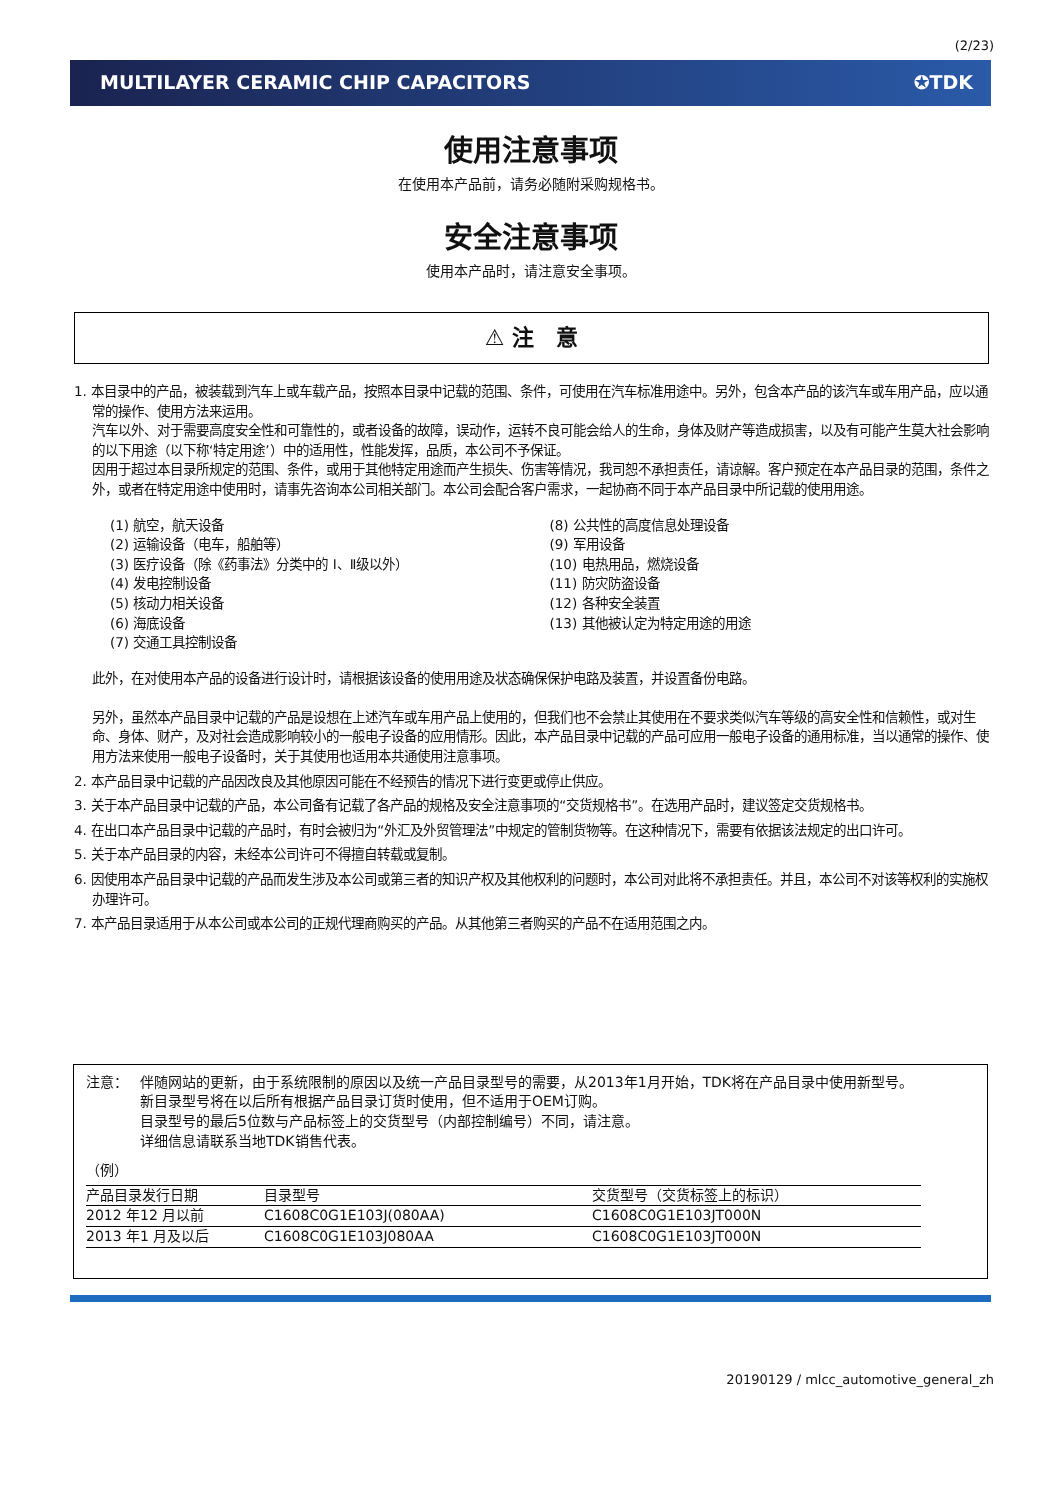(2/23)
MULTILAYER CERAMIC CHIP CAPACITORS ✪TDK
使用注意事项
在使用本产品前，请务必随附采购规格书。
安全注意事项
使用本产品时，请注意安全事项。
⚠ 注　意
1. 本目录中的产品，被装载到汽车上或车载产品，按照本目录中记载的范围、条件，可使用在汽车标准用途中。另外，包含本产品的该汽车或车用产品，应以通常的操作、使用方法来运用。
汽车以外、对于需要高度安全性和可靠性的，或者设备的故障，误动作，运转不良可能会给人的生命，身体及财产等造成损害，以及有可能产生莫大社会影响的以下用途（以下称‘特定用途’）中的适用性，性能发挥，品质，本公司不予保证。
因用于超过本目录所规定的范围、条件，或用于其他特定用途而产生损失、伤害等情况，我司恕不承担责任，请谅解。客户预定在本产品目录的范围，条件之外，或者在特定用途中使用时，请事先咨询本公司相关部门。本公司会配合客户需求，一起协商不同于本产品目录中所记载的使用用途。
(1) 航空，航天设备
(2) 运输设备（电车，船舶等）
(3) 医疗设备（除《药事法》分类中的 Ⅰ、Ⅱ级以外）
(4) 发电控制设备
(5) 核动力相关设备
(6) 海底设备
(7) 交通工具控制设备
(8) 公共性的高度信息处理设备
(9) 军用设备
(10) 电热用品，燃烧设备
(11) 防灾防盗设备
(12) 各种安全装置
(13) 其他被认定为特定用途的用途
此外，在对使用本产品的设备进行设计时，请根据该设备的使用用途及状态确保保护电路及装置，并设置备份电路。
另外，虽然本产品目录中记载的产品是设想在上述汽车或车用产品上使用的，但我们也不会禁止其使用在不要求类似汽车等级的高安全性和信赖性，或对生命、身体、财产，及对社会造成影响较小的一般电子设备的应用情形。因此，本产品目录中记载的产品可应用一般电子设备的通用标准，当以通常的操作、使用方法来使用一般电子设备时，关于其使用也适用本共通使用注意事项。
2. 本产品目录中记载的产品因改良及其他原因可能在不经预告的情况下进行变更或停止供应。
3. 关于本产品目录中记载的产品，本公司备有记载了各产品的规格及安全注意事项的“交货规格书”。在选用产品时，建议签定交货规格书。
4. 在出口本产品目录中记载的产品时，有时会被归为“外汇及外贸管理法”中规定的管制货物等。在这种情况下，需要有依据该法规定的出口许可。
5. 关于本产品目录的内容，未经本公司许可不得擅自转载或复制。
6. 因使用本产品目录中记载的产品而发生涉及本公司或第三者的知识产权及其他权利的问题时，本公司对此将不承担责任。并且，本公司不对该等权利的实施权办理许可。
7. 本产品目录适用于从本公司或本公司的正规代理商购买的产品。从其他第三者购买的产品不在适用范围之内。
注意： 伴随网站的更新，由于系统限制的原因以及统一产品目录型号的需要，从2013年1月开始，TDK将在产品目录中使用新型号。
新目录型号将在以后所有根据产品目录订货时使用，但不适用于OEM订购。
目录型号的最后5位数与产品标签上的交货型号（内部控制编号）不同，请注意。
详细信息请联系当地TDK销售代表。
（例）
| 产品目录发行日期 | 目录型号 | 交货型号（交货标签上的标识） |
| --- | --- | --- |
| 2012 年12 月以前 | C1608C0G1E103J(080AA) | C1608C0G1E103JT000N |
| 2013 年1 月及以后 | C1608C0G1E103J080AA | C1608C0G1E103JT000N |
20190129 / mlcc_automotive_general_zh